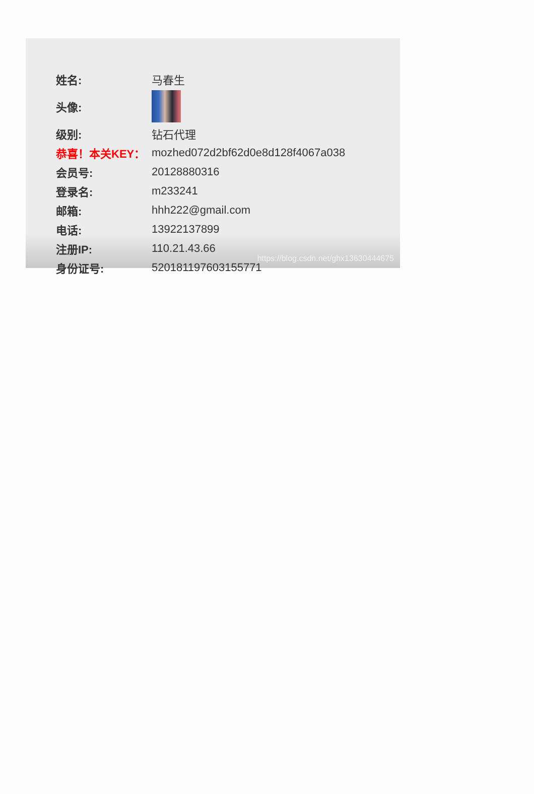| 姓名: | 马春生 |
| 头像: | |
| 级别: | 钻石代理 |
| 恭喜！本关KEY： | mozhed072d2bf62d0e8d128f4067a038 |
| 会员号: | 20128880316 |
| 登录名: | m233241 |
| 邮箱: | hhh222@gmail.com |
| 电话: | 13922137899 |
| 注册IP: | 110.21.43.66 |
| 身份证号: | 520181197603155771 |
https://blog.csdn.net/ghx13630444675